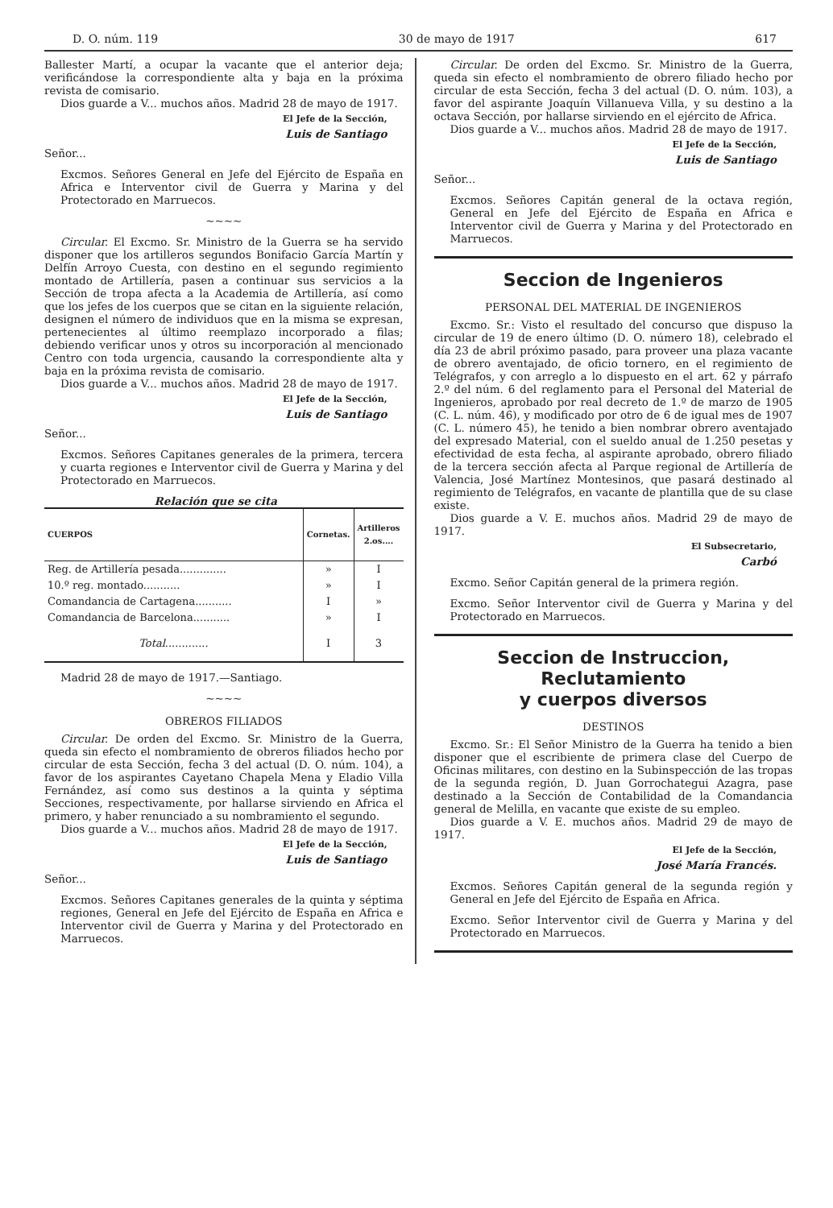D. O. núm. 119 30 de mayo de 1917 617
Ballester Martí, a ocupar la vacante que el anterior deja; verificándose la correspondiente alta y baja en la próxima revista de comisario.
Dios guarde a V... muchos años. Madrid 28 de mayo de 1917.
El Jefe de la Sección,
Luis de Santiago
Señor...
Excmos. Señores General en Jefe del Ejército de España en Africa e Interventor civil de Guerra y Marina y del Protectorado en Marruecos.
~~~~
Circular. El Excmo. Sr. Ministro de la Guerra se ha servido disponer que los artilleros segundos Bonifacio García Martín y Delfín Arroyo Cuesta, con destino en el segundo regimiento montado de Artillería, pasen a continuar sus servicios a la Sección de tropa afecta a la Academia de Artillería, así como que los jefes de los cuerpos que se citan en la siguiente relación, designen el número de individuos que en la misma se expresan, pertenecientes al último reemplazo incorporado a filas; debiendo verificar unos y otros su incorporación al mencionado Centro con toda urgencia, causando la correspondiente alta y baja en la próxima revista de comisario.
Dios guarde a V... muchos años. Madrid 28 de mayo de 1917.
El Jefe de la Sección,
Luis de Santiago
Señor...
Excmos. Señores Capitanes generales de la primera, tercera y cuarta regiones e Interventor civil de Guerra y Marina y del Protectorado en Marruecos.
Relación que se cita
| CUERPOS | Cornetas. | Artilleros 2.os.... |
| --- | --- | --- |
| Reg. de Artillería pesada.............. | » | I |
| 10.º reg. montado........... | » | I |
| Comandancia de Cartagena........... | I | » |
| Comandancia de Barcelona........... | » | I |
| Total ............. | I | 3 |
Madrid 28 de mayo de 1917.—Santiago.
~~~~
OBREROS FILIADOS
Circular. De orden del Excmo. Sr. Ministro de la Guerra, queda sin efecto el nombramiento de obreros filiados hecho por circular de esta Sección, fecha 3 del actual (D. O. núm. 104), a favor de los aspirantes Cayetano Chapela Mena y Eladio Villa Fernández, así como sus destinos a la quinta y séptima Secciones, respectivamente, por hallarse sirviendo en Africa el primero, y haber renunciado a su nombramiento el segundo.
Dios guarde a V... muchos años. Madrid 28 de mayo de 1917.
El Jefe de la Sección,
Luis de Santiago
Señor...
Excmos. Señores Capitanes generales de la quinta y séptima regiones, General en Jefe del Ejército de España en Africa e Interventor civil de Guerra y Marina y del Protectorado en Marruecos.
Circular. De orden del Excmo. Sr. Ministro de la Guerra, queda sin efecto el nombramiento de obrero filiado hecho por circular de esta Sección, fecha 3 del actual (D. O. núm. 103), a favor del aspirante Joaquín Villanueva Villa, y su destino a la octava Sección, por hallarse sirviendo en el ejército de Africa.
Dios guarde a V... muchos años. Madrid 28 de mayo de 1917.
El Jefe de la Sección,
Luis de Santiago
Señor...
Excmos. Señores Capitán general de la octava región, General en Jefe del Ejército de España en Africa e Interventor civil de Guerra y Marina y del Protectorado en Marruecos.
Seccion de Ingenieros
PERSONAL DEL MATERIAL DE INGENIEROS
Excmo. Sr.: Visto el resultado del concurso que dispuso la circular de 19 de enero último (D. O. número 18), celebrado el día 23 de abril próximo pasado, para proveer una plaza vacante de obrero aventajado, de oficio tornero, en el regimiento de Telégrafos, y con arreglo a lo dispuesto en el art. 62 y párrafo 2.º del núm. 6 del reglamento para el Personal del Material de Ingenieros, aprobado por real decreto de 1.º de marzo de 1905 (C. L. núm. 46), y modificado por otro de 6 de igual mes de 1907 (C. L. número 45), he tenido a bien nombrar obrero aventajado del expresado Material, con el sueldo anual de 1.250 pesetas y efectividad de esta fecha, al aspirante aprobado, obrero filiado de la tercera sección afecta al Parque regional de Artillería de Valencia, José Martínez Montesinos, que pasará destinado al regimiento de Telégrafos, en vacante de plantilla que de su clase existe.
Dios guarde a V. E. muchos años. Madrid 29 de mayo de 1917.
El Subsecretario,
Carbó
Excmo. Señor Capitán general de la primera región.
Excmo. Señor Interventor civil de Guerra y Marina y del Protectorado en Marruecos.
Seccion de Instruccion, Reclutamiento
y cuerpos diversos
DESTINOS
Excmo. Sr.: El Señor Ministro de la Guerra ha tenido a bien disponer que el escribiente de primera clase del Cuerpo de Oficinas militares, con destino en la Subinspección de las tropas de la segunda región, D. Juan Gorrochategui Azagra, pase destinado a la Sección de Contabilidad de la Comandancia general de Melilla, en vacante que existe de su empleo.
Dios guarde a V. E. muchos años. Madrid 29 de mayo de 1917.
El Jefe de la Sección,
José María Francés.
Excmos. Señores Capitán general de la segunda región y General en Jefe del Ejército de España en Africa.
Excmo. Señor Interventor civil de Guerra y Marina y del Protectorado en Marruecos.